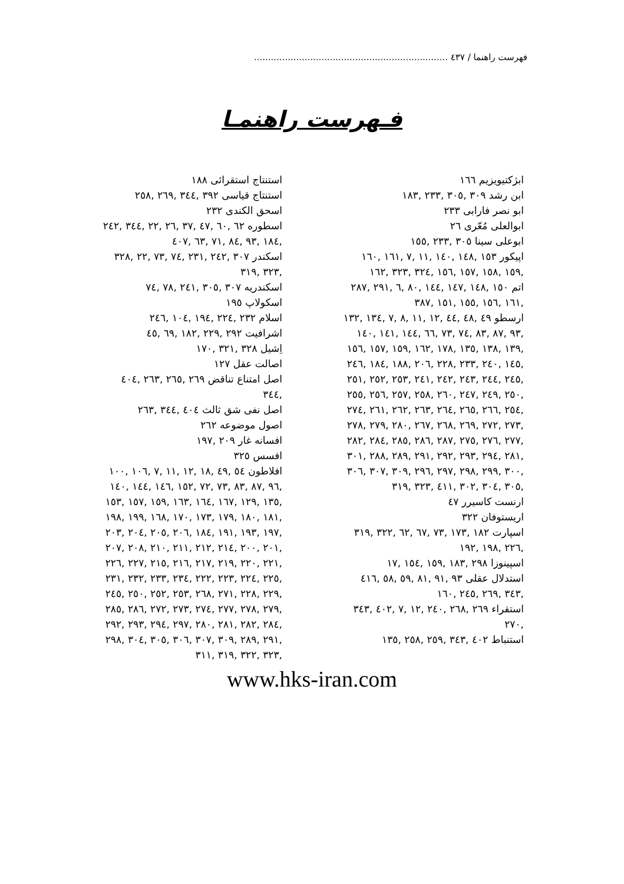فهرست راهنما / ٤٣٧ .....................................................................
فـهرست راهنمـا
ابژکتیویزیم ١٦٦
ابن رشد ٣٠٩ ,٣٠٥ ,٢٣٣ ,١٨٣
ابو نصر فارابی ٢٣٣
ابوالعلی مُعّری ٢٦
ابوعلی سینا ٣٠٥ ,٢٣٣ ,١٥٥
اپیکور ١٥٣ ,١٤٨ ,١٤٠ ,١١ ,٧ ,١٦١ ,١٦٠ ,١٥٩ ,١٥٨ ,١٥٧ ,١٥٦ ,٣٢٤ ,٣٢٣ ,١٦٢
اتم ١٥٠ ,١٤٨ ,١٤٧ ,١٤٤ ,٨٠ ,٦ ,٢٩١ ,٢٨٧ ,١٦١ ,١٥٦ ,١٥٥ ,١٥١ ,٣٨٧
ارسطو ٤٩ ,٤٨ ,٤٤ ,١٢ ,١١ ,٨ ,٧ ,١٣٤ ,١٣٢ ,٩٣ ,٨٧ ,٨٣ ,٧٤ ,٧٣ ,٦٦ ,١٤٤ ,١٤١ ,١٤٠ ,١٣٩ ,١٣٨ ,١٣٥ ,١٧٨ ,١٦٢ ,١٥٩ ,١٥٧ ,١٥٦ ,١٤٥ ,٢٤٠ ,٢٣٣ ,٢٢٨ ,٢٠٦ ,١٨٨ ,١٨٤ ,٢٤٦ ,٢٤٥ ,٢٤٤ ,٢٤٣ ,٢٤٢ ,٢٤١ ,٢٥٣ ,٢٥٢ ,٢٥١ ,٢٥٠ ,٢٤٩ ,٢٤٧ ,٢٦٠ ,٢٥٨ ,٢٥٧ ,٢٥٦ ,٢٥٥ ,٢٥٤ ,٢٦٦ ,٢٦٥ ,٢٦٤ ,٢٦٣ ,٢٦٢ ,٢٦١ ,٢٧٤ ,٢٧٣ ,٢٧٢ ,٢٦٩ ,٢٦٨ ,٢٦٧ ,٢٨٠ ,٢٧٩ ,٢٧٨ ,٢٧٧ ,٢٧٦ ,٢٧٥ ,٢٨٧ ,٢٨٦ ,٢٨٥ ,٢٨٤ ,٢٨٢ ,٢٨١ ,٢٩٤ ,٢٩٣ ,٢٩٢ ,٢٩١ ,٢٨٩ ,٢٨٨ ,٣٠١ ,٣٠٠ ,٢٩٩ ,٢٩٨ ,٢٩٧ ,٢٩٦ ,٣٠٩ ,٣٠٧ ,٣٠٦ ,٣٠٥ ,٣٠٤ ,٣٠٢ ,٤١١ ,٣٢٣ ,٣١٩
ارنست کاسیرر ٤٧
اریستوفان ٣٢٢
اسپارت ١٨٢ ,١٧٣ ,٧٣ ,٦٧ ,٦٢ ,٣٢٢ ,٣١٩ ,٢٢٦ ,١٩٨ ,١٩٢
اسپینوزا ٢٩٨ ,١٨٣ ,١٥٩ ,١٥٤ ,١٧
استدلال عقلی ٩٣ ,٩١ ,٨١ ,٥٩ ,٥٨ ,٤١٦ ,٣٤٣ ,٢٦٩ ,٢٤٥ ,١٦٠
استقراء ٢٦٩ ,٢٦٨ ,٢٤٠ ,١٢ ,٧ ,٤٠٢ ,٣٤٣ ,٢٧٠
استنباط ٤٠٢ ,٣٤٣ ,٢٥٩ ,٢٥٨ ,١٣٥
استنتاج استقرائی ١٨٨
استنتاج قیاسی ٣٩٢ ,٣٤٤ ,٢٦٩ ,٢٥٨
اسحق الکندی ٢٣٢
اسطوره ٦٢ ,٦٠ ,٤٧ ,٣٧ ,٢٦ ,٢٢ ,٣٤٤ ,٢٤٢ ,١٨٤ ,٩٣ ,٨٤ ,٧١ ,٦٣ ,٤٠٧
اسکندر ٣٠٧ ,٢٤٢ ,٢٣١ ,٧٤ ,٧٣ ,٢٢ ,٣٢٨ ,٣٢٣ ,٣١٩
اسکندریه ٣٠٧ ,٣٠٥ ,٢٤١ ,٧٨ ,٧٤
اسکولاپ ١٩٥
اسلام ٢٣٢ ,٢٢٤ ,١٩٤ ,١٠٤ ,٢٤٦
اشرافیت ٢٩٢ ,٢٢٩ ,١٨٢ ,٦٩ ,٤٥
اِشیل ٣٢٨ ,٣٢١ ,١٧٠
اصالت عقل ١٢٧
اصل امتناع تناقض ٢٦٩ ,٢٦٥ ,٢٦٣ ,٤٠٤ ,٣٤٤
اصل نفی شق ثالث ٤٠٤ ,٣٤٤ ,٢٦٣
اصول موضوعه ٢٦٢
افسانه غار ٢٠٩ ,١٩٧
افسس ٣٢٥
افلاطون ٥٤ ,٤٩ ,١٨ ,١٢ ,١١ ,٧ ,١٠٦ ,١٠٠ ,٩٦ ,٨٧ ,٨٣ ,٧٣ ,٧٢ ,١٥٢ ,١٤٦ ,١٤٤ ,١٤٠ ,١٣٥ ,١٢٩ ,١٦٧ ,١٦٤ ,١٦٣ ,١٥٩ ,١٥٧ ,١٥٣ ,١٨١ ,١٨٠ ,١٧٩ ,١٧٣ ,١٧٠ ,١٦٨ ,١٩٩ ,١٩٨ ,١٩٧ ,١٩٣ ,١٩١ ,١٨٤ ,٢٠٦ ,٢٠٥ ,٢٠٤ ,٢٠٣ ,٢٠١ ,٢٠٠ ,٢١٤ ,٢١٢ ,٢١١ ,٢١٠ ,٢٠٨ ,٢٠٧ ,٢٢١ ,٢٢٠ ,٢١٩ ,٢١٧ ,٢١٦ ,٢١٥ ,٢٢٧ ,٢٢٦ ,٢٢٥ ,٢٢٤ ,٢٢٣ ,٢٢٢ ,٢٣٤ ,٢٣٣ ,٢٣٢ ,٢٣١ ,٢٢٩ ,٢٢٨ ,٢٧١ ,٢٦٨ ,٢٥٣ ,٢٥٢ ,٢٥٠ ,٢٤٥ ,٢٧٩ ,٢٧٨ ,٢٧٧ ,٢٧٤ ,٢٧٣ ,٢٧٢ ,٢٨٦ ,٢٨٥ ,٢٨٤ ,٢٨٢ ,٢٨١ ,٢٨٠ ,٢٩٧ ,٢٩٤ ,٢٩٣ ,٢٩٢ ,٢٩١ ,٢٨٩ ,٣٠٩ ,٣٠٧ ,٣٠٦ ,٣٠٥ ,٣٠٤ ,٢٩٨ ,٣٢٣ ,٣٢٢ ,٣١٩ ,٣١١
www.hks-iran.com